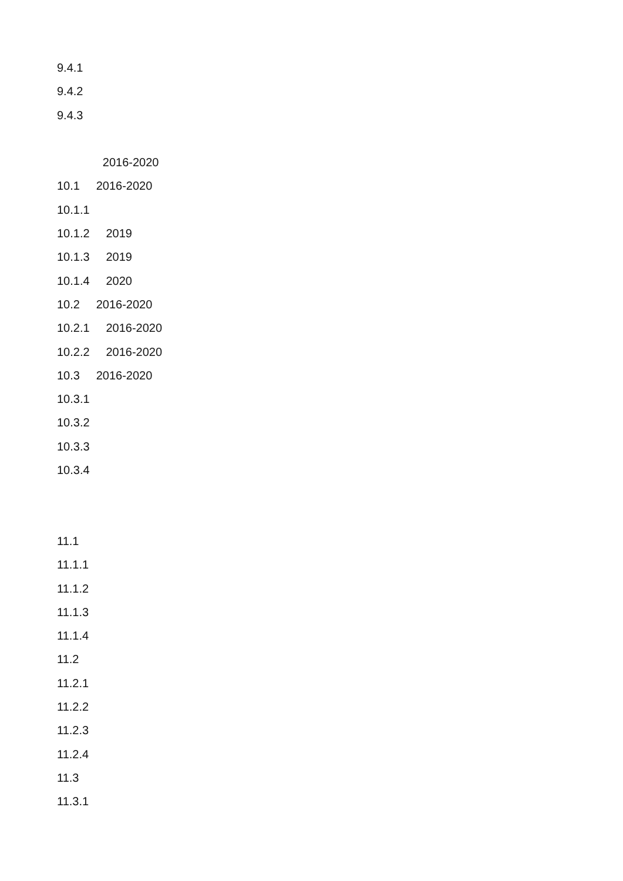9.4.1
9.4.2
9.4.3
2016-2020
10.1 2016-2020
10.1.1
10.1.2 2019
10.1.3 2019
10.1.4 2020
10.2 2016-2020
10.2.1 2016-2020
10.2.2 2016-2020
10.3 2016-2020
10.3.1
10.3.2
10.3.3
10.3.4
11.1
11.1.1
11.1.2
11.1.3
11.1.4
11.2
11.2.1
11.2.2
11.2.3
11.2.4
11.3
11.3.1